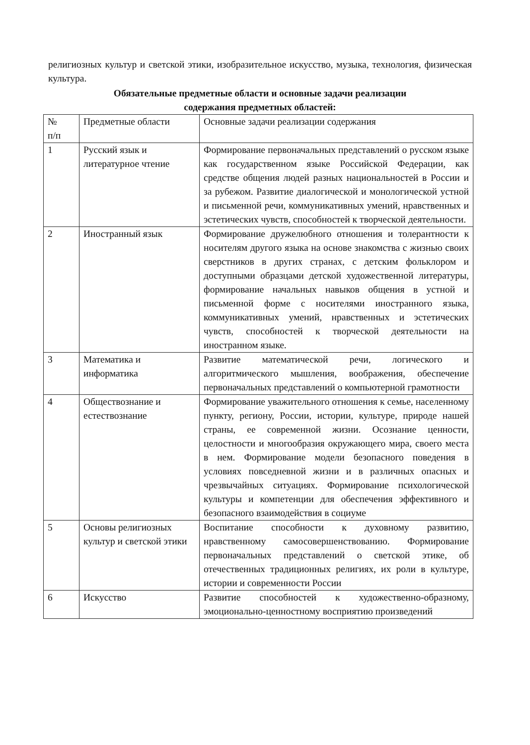религиозных культур и светской этики, изобразительное искусство, музыка, технология, физическая культура.
Обязательные предметные области и основные задачи реализации
содержания предметных областей:
| № п/п | Предметные области | Основные задачи реализации содержания |
| 1 | Русский язык и литературное чтение | Формирование первоначальных представлений о русском языке как государственном языке Российской Федерации, как средстве общения людей разных национальностей в России и за рубежом. Развитие диалогической и монологической устной и письменной речи, коммуникативных умений, нравственных и эстетических чувств, способностей к творческой деятельности. |
| 2 | Иностранный язык | Формирование дружелюбного отношения и толерантности к носителям другого языка на основе знакомства с жизнью своих сверстников в других странах, с детским фольклором и доступными образцами детской художественной литературы, формирование начальных навыков общения в устной и письменной форме с носителями иностранного языка, коммуникативных умений, нравственных и эстетических чувств, способностей к творческой деятельности на иностранном языке. |
| 3 | Математика и информатика | Развитие математической речи, логического и алгоритмического мышления, воображения, обеспечение первоначальных представлений о компьютерной грамотности |
| 4 | Обществознание и естествознание | Формирование уважительного отношения к семье, населенному пункту, региону, России, истории, культуре, природе нашей страны, ее современной жизни. Осознание ценности, целостности и многообразия окружающего мира, своего места в нем. Формирование модели безопасного поведения в условиях повседневной жизни и в различных опасных и чрезвычайных ситуациях. Формирование психологической культуры и компетенции для обеспечения эффективного и безопасного взаимодействия в социуме |
| 5 | Основы религиозных культур и светской этики | Воспитание способности к духовному развитию, нравственному самосовершенствованию. Формирование первоначальных представлений о светской этике, об отечественных традиционных религиях, их роли в культуре, истории и современности России |
| 6 | Искусство | Развитие способностей к художественно-образному, эмоционально-ценностному восприятию произведений |